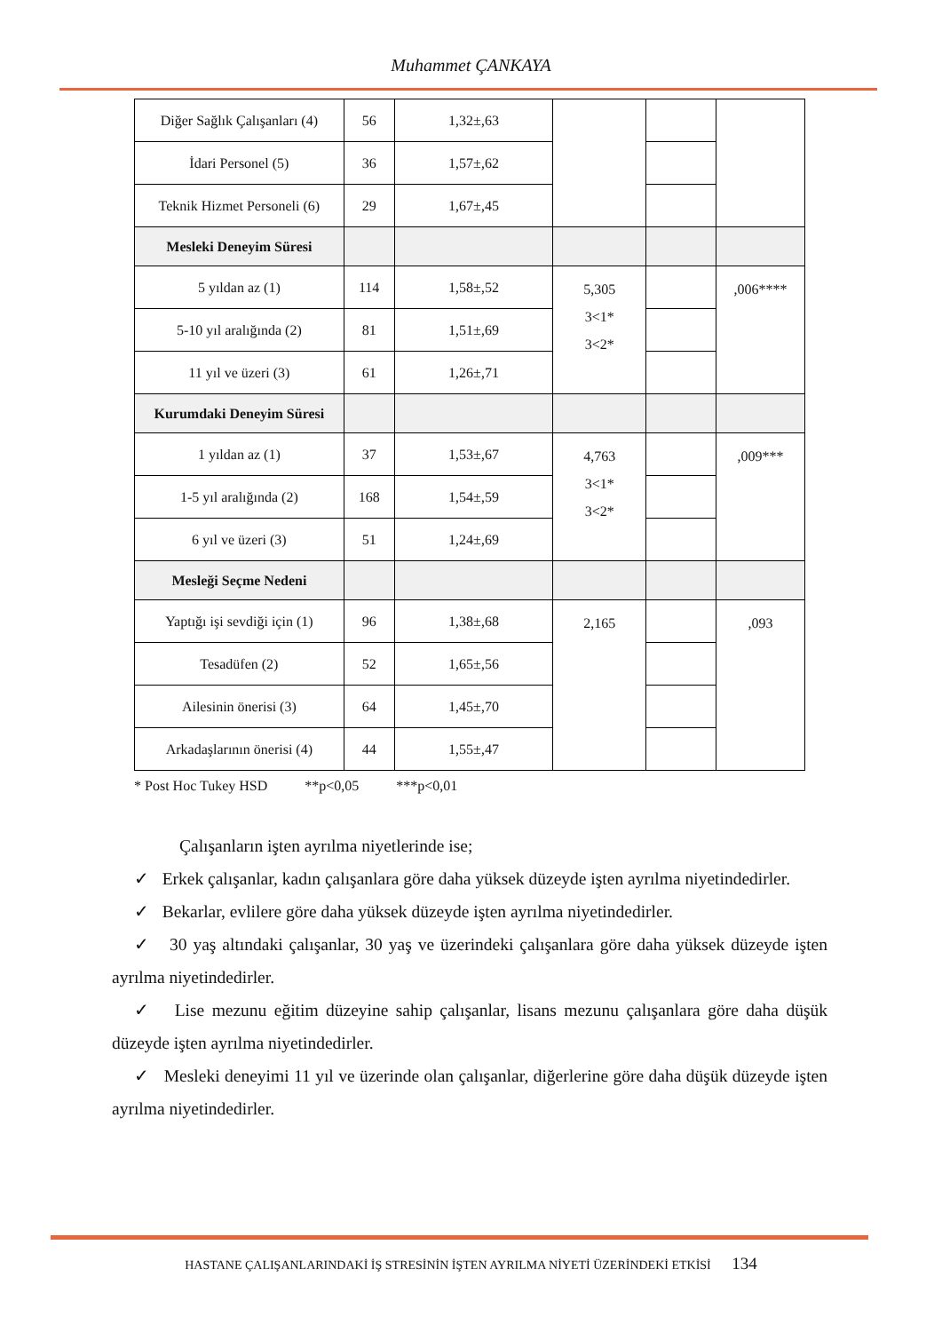Muhammet ÇANKAYA
| Diğer Sağlık Çalışanları (4) | 56 | 1,32±,63 | | | |
| İdari Personel (5) | 36 | 1,57±,62 | | | |
| Teknik Hizmet Personeli (6) | 29 | 1,67±,45 | | | |
| Mesleki Deneyim Süresi | | | | | |
| 5 yıldan az (1) | 114 | 1,58±,52 | 5,305 3<1* 3<2* | | ,006**** |
| 5-10 yıl aralığında (2) | 81 | 1,51±,69 | | | |
| 11 yıl ve üzeri (3) | 61 | 1,26±,71 | | | |
| Kurumdaki Deneyim Süresi | | | | | |
| 1 yıldan az (1) | 37 | 1,53±,67 | 4,763 3<1* 3<2* | | ,009*** |
| 1-5 yıl aralığında (2) | 168 | 1,54±,59 | | | |
| 6 yıl ve üzeri (3) | 51 | 1,24±,69 | | | |
| Mesleği Seçme Nedeni | | | | | |
| Yaptığı işi sevdiği için (1) | 96 | 1,38±,68 | 2,165 | | ,093 |
| Tesadüfen (2) | 52 | 1,65±,56 | | | |
| Ailesinin önerisi (3) | 64 | 1,45±,70 | | | |
| Arkadaşlarının önerisi (4) | 44 | 1,55±,47 | | | |
* Post Hoc Tukey HSD **p<0,05 ***p<0,01
Çalışanların işten ayrılma niyetlerinde ise;
✓ Erkek çalışanlar, kadın çalışanlara göre daha yüksek düzeyde işten ayrılma niyetindedirler.
✓ Bekarlar, evlilere göre daha yüksek düzeyde işten ayrılma niyetindedirler.
✓ 30 yaş altındaki çalışanlar, 30 yaş ve üzerindeki çalışanlara göre daha yüksek düzeyde işten ayrılma niyetindedirler.
✓ Lise mezunu eğitim düzeyine sahip çalışanlar, lisans mezunu çalışanlara göre daha düşük düzeyde işten ayrılma niyetindedirler.
✓ Mesleki deneyimi 11 yıl ve üzerinde olan çalışanlar, diğerlerine göre daha düşük düzeyde işten ayrılma niyetindedirler.
HASTANE ÇALIŞANLARINDAKİ İŞ STRESİNİN İŞTEN AYRILMA NİYETİ ÜZERİNDEKİ ETKİSİ 134